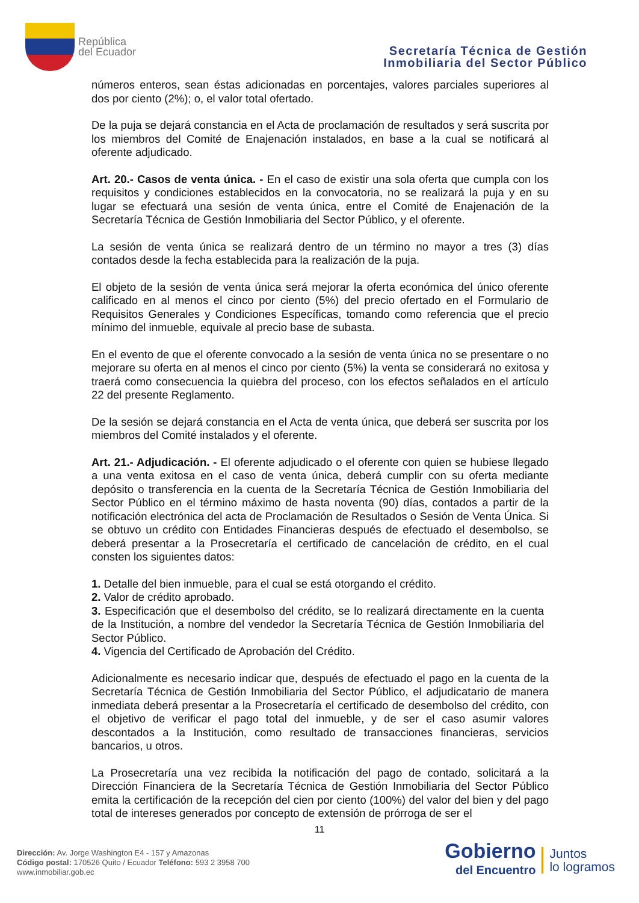República
del Ecuador
Secretaría Técnica de Gestión
Inmobiliaria del Sector Público
números enteros, sean éstas adicionadas en porcentajes, valores parciales superiores al dos por ciento (2%); o, el valor total ofertado.
De la puja se dejará constancia en el Acta de proclamación de resultados y será suscrita por los miembros del Comité de Enajenación instalados, en base a la cual se notificará al oferente adjudicado.
Art. 20.- Casos de venta única. - En el caso de existir una sola oferta que cumpla con los requisitos y condiciones establecidos en la convocatoria, no se realizará la puja y en su lugar se efectuará una sesión de venta única, entre el Comité de Enajenación de la Secretaría Técnica de Gestión Inmobiliaria del Sector Público, y el oferente.
La sesión de venta única se realizará dentro de un término no mayor a tres (3) días contados desde la fecha establecida para la realización de la puja.
El objeto de la sesión de venta única será mejorar la oferta económica del único oferente calificado en al menos el cinco por ciento (5%) del precio ofertado en el Formulario de Requisitos Generales y Condiciones Específicas, tomando como referencia que el precio mínimo del inmueble, equivale al precio base de subasta.
En el evento de que el oferente convocado a la sesión de venta única no se presentare o no mejorare su oferta en al menos el cinco por ciento (5%) la venta se considerará no exitosa y traerá como consecuencia la quiebra del proceso, con los efectos señalados en el artículo 22 del presente Reglamento.
De la sesión se dejará constancia en el Acta de venta única, que deberá ser suscrita por los miembros del Comité instalados y el oferente.
Art. 21.- Adjudicación. - El oferente adjudicado o el oferente con quien se hubiese llegado a una venta exitosa en el caso de venta única, deberá cumplir con su oferta mediante depósito o transferencia en la cuenta de la Secretaría Técnica de Gestión Inmobiliaria del Sector Público en el término máximo de hasta noventa (90) días, contados a partir de la notificación electrónica del acta de Proclamación de Resultados o Sesión de Venta Única. Si se obtuvo un crédito con Entidades Financieras después de efectuado el desembolso, se deberá presentar a la Prosecretaría el certificado de cancelación de crédito, en el cual consten los siguientes datos:
1. Detalle del bien inmueble, para el cual se está otorgando el crédito.
2. Valor de crédito aprobado.
3. Especificación que el desembolso del crédito, se lo realizará directamente en la cuenta de la Institución, a nombre del vendedor la Secretaría Técnica de Gestión Inmobiliaria del Sector Público.
4. Vigencia del Certificado de Aprobación del Crédito.
Adicionalmente es necesario indicar que, después de efectuado el pago en la cuenta de la Secretaría Técnica de Gestión Inmobiliaria del Sector Público, el adjudicatario de manera inmediata deberá presentar a la Prosecretaría el certificado de desembolso del crédito, con el objetivo de verificar el pago total del inmueble, y de ser el caso asumir valores descontados a la Institución, como resultado de transacciones financieras, servicios bancarios, u otros.
La Prosecretaría una vez recibida la notificación del pago de contado, solicitará a la Dirección Financiera de la Secretaría Técnica de Gestión Inmobiliaria del Sector Público emita la certificación de la recepción del cien por ciento (100%) del valor del bien y del pago total de intereses generados por concepto de extensión de prórroga de ser el
11
Dirección: Av. Jorge Washington E4 - 157 y Amazonas
Código postal: 170526 Quito / Ecuador Teléfono: 593 2 3958 700
www.inmobiliar.gob.ec
Gobierno
del Encuentro
Juntos
lo logramos